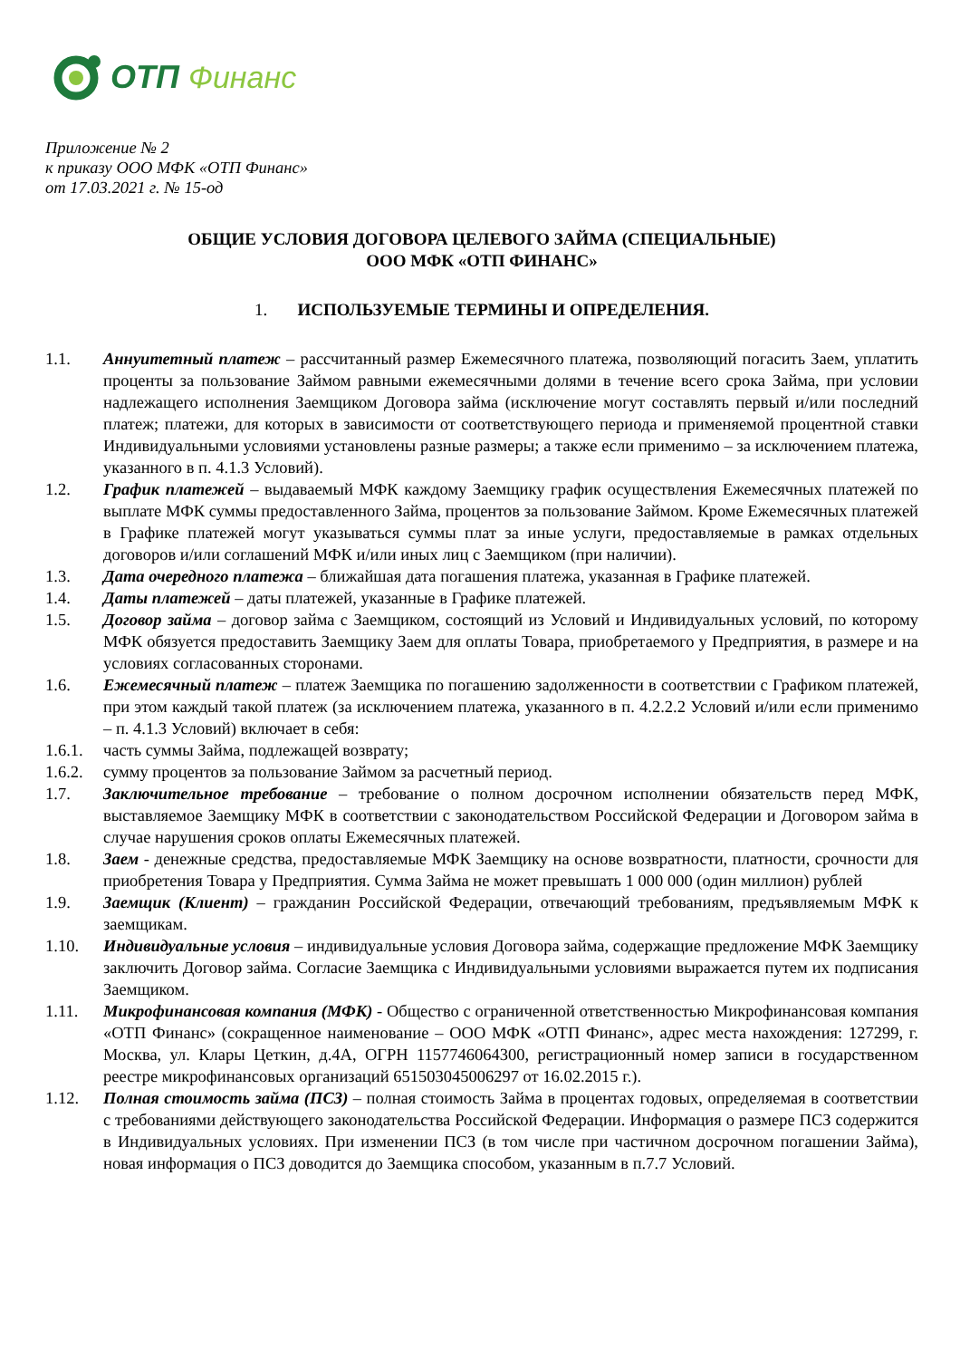ОТП Финанс
Приложение № 2
к приказу ООО МФК «ОТП Финанс»
от 17.03.2021 г. № 15-од
ОБЩИЕ УСЛОВИЯ ДОГОВОРА ЦЕЛЕВОГО ЗАЙМА (СПЕЦИАЛЬНЫЕ)
ООО МФК «ОТП ФИНАНС»
1. ИСПОЛЬЗУЕМЫЕ ТЕРМИНЫ И ОПРЕДЕЛЕНИЯ.
1.1. Аннуитетный платеж – рассчитанный размер Ежемесячного платежа, позволяющий погасить Заем, уплатить проценты за пользование Займом равными ежемесячными долями в течение всего срока Займа, при условии надлежащего исполнения Заемщиком Договора займа (исключение могут составлять первый и/или последний платеж; платежи, для которых в зависимости от соответствующего периода и применяемой процентной ставки Индивидуальными условиями установлены разные размеры; а также если применимо – за исключением платежа, указанного в п. 4.1.3 Условий).
1.2. График платежей – выдаваемый МФК каждому Заемщику график осуществления Ежемесячных платежей по выплате МФК суммы предоставленного Займа, процентов за пользование Займом. Кроме Ежемесячных платежей в Графике платежей могут указываться суммы плат за иные услуги, предоставляемые в рамках отдельных договоров и/или соглашений МФК и/или иных лиц с Заемщиком (при наличии).
1.3. Дата очередного платежа – ближайшая дата погашения платежа, указанная в Графике платежей.
1.4. Даты платежей – даты платежей, указанные в Графике платежей.
1.5. Договор займа – договор займа с Заемщиком, состоящий из Условий и Индивидуальных условий, по которому МФК обязуется предоставить Заемщику Заем для оплаты Товара, приобретаемого у Предприятия, в размере и на условиях согласованных сторонами.
1.6. Ежемесячный платеж – платеж Заемщика по погашению задолженности в соответствии с Графиком платежей, при этом каждый такой платеж (за исключением платежа, указанного в п. 4.2.2.2 Условий и/или если применимо – п. 4.1.3 Условий) включает в себя:
1.6.1.
часть суммы Займа, подлежащей возврату;
1.6.2.
сумму процентов за пользование Займом за расчетный период.
1.7. Заключительное требование – требование о полном досрочном исполнении обязательств перед МФК, выставляемое Заемщику МФК в соответствии с законодательством Российской Федерации и Договором займа в случае нарушения сроков оплаты Ежемесячных платежей.
1.8. Заем - денежные средства, предоставляемые МФК Заемщику на основе возвратности, платности, срочности для приобретения Товара у Предприятия. Сумма Займа не может превышать 1 000 000 (один миллион) рублей
1.9. Заемщик (Клиент) – гражданин Российской Федерации, отвечающий требованиям, предъявляемым МФК к заемщикам.
1.10. Индивидуальные условия – индивидуальные условия Договора займа, содержащие предложение МФК Заемщику заключить Договор займа. Согласие Заемщика с Индивидуальными условиями выражается путем их подписания Заемщиком.
1.11. Микрофинансовая компания (МФК) - Общество с ограниченной ответственностью Микрофинансовая компания «ОТП Финанс» (сокращенное наименование – ООО МФК «ОТП Финанс», адрес места нахождения: 127299, г. Москва, ул. Клары Цеткин, д.4А, ОГРН 1157746064300, регистрационный номер записи в государственном реестре микрофинансовых организаций 651503045006297 от 16.02.2015 г.).
1.12. Полная стоимость займа (ПСЗ) – полная стоимость Займа в процентах годовых, определяемая в соответствии с требованиями действующего законодательства Российской Федерации. Информация о размере ПСЗ содержится в Индивидуальных условиях. При изменении ПСЗ (в том числе при частичном досрочном погашении Займа), новая информация о ПСЗ доводится до Заемщика способом, указанным в п.7.7 Условий.